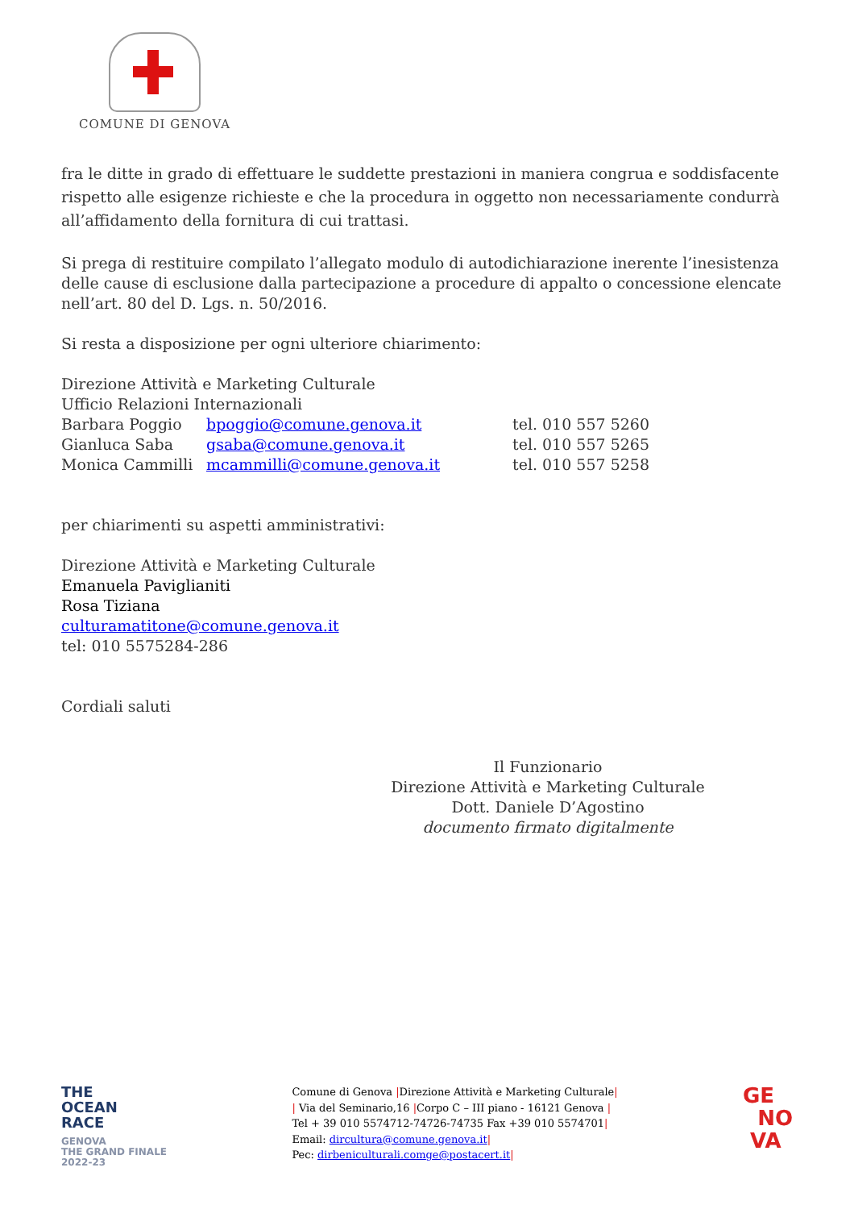COMUNE DI GENOVA
fra le ditte in grado di effettuare le suddette prestazioni in maniera congrua e soddisfacente rispetto alle esigenze richieste e che la procedura in oggetto non necessariamente condurrà all’affidamento della fornitura di cui trattasi.
Si prega di restituire compilato l’allegato modulo di autodichiarazione inerente l’inesistenza delle cause di esclusione dalla partecipazione a procedure di appalto o concessione elencate nell’art. 80 del D. Lgs. n. 50/2016.
Si resta a disposizione per ogni ulteriore chiarimento:
Direzione Attività e Marketing Culturale
Ufficio Relazioni Internazionali
Barbara Poggio bpoggio@comune.genova.it tel. 010 557 5260
Gianluca Saba gsaba@comune.genova.it tel. 010 557 5265
Monica Cammilli mcammilli@comune.genova.it tel. 010 557 5258
per chiarimenti su aspetti amministrativi:
Direzione Attività e Marketing Culturale
Emanuela Paviglianiti
Rosa Tiziana
culturamatitone@comune.genova.it
tel: 010 5575284-286
Cordiali saluti
Il Funzionario
Direzione Attività e Marketing Culturale
Dott. Daniele D’Agostino
documento firmato digitalmente
THE
OCEAN
RACE
GENOVA
THE GRAND FINALE
2022-23
Comune di Genova |Direzione Attività e Marketing Culturale|
| Via del Seminario,16 |Corpo C – III piano - 16121 Genova |
Tel + 39 010 5574712-74726-74735 Fax +39 010 5574701|
Email: dircultura@comune.genova.it|
Pec: dirbeniculturali.comge@postacert.it|
GE
NO
VA